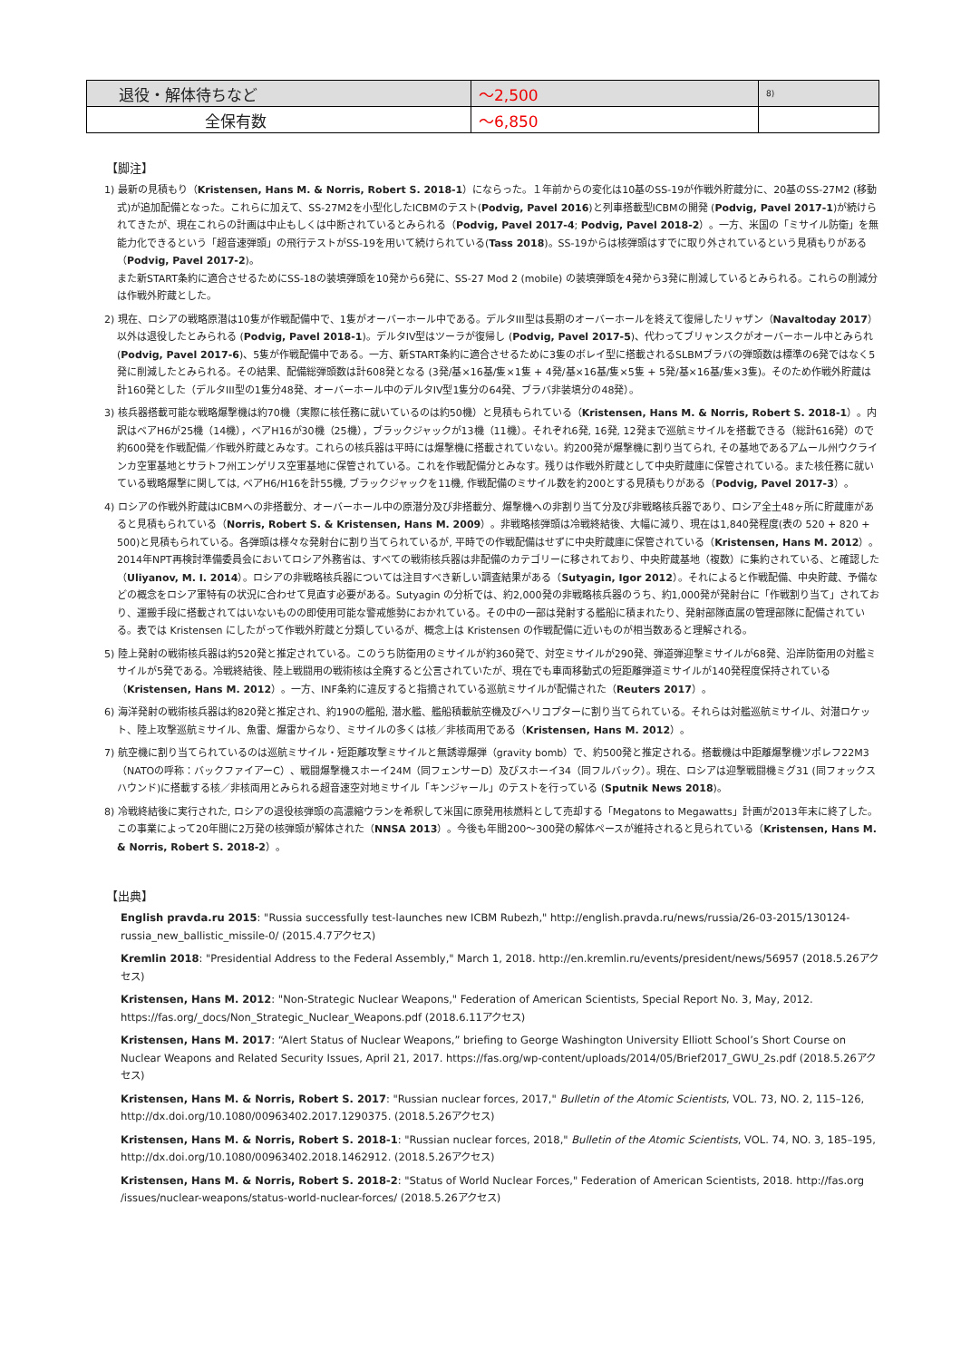| 退役・解体待ちなど | ～2,500 | 8) |
| 全保有数 | ～6,850 | |
【脚注】
1) 最新の見積もり（Kristensen, Hans M. & Norris, Robert S. 2018-1）にならった。１年前からの変化は10基のSS-19が作戦外貯蔵分に、20基のSS-27M2 (移動式)が追加配備となった。これらに加えて、SS-27M2を小型化したICBMのテスト(Podvig, Pavel 2016)と列車搭載型ICBMの開発 (Podvig, Pavel 2017-1)が続けられてきたが、現在これらの計画は中止もしくは中断されているとみられる（Podvig, Pavel 2017-4; Podvig, Pavel 2018-2）。一方、米国の「ミサイル防衛」を無能力化できるという「超音速弾頭」の飛行テストがSS-19を用いて続けられている(Tass 2018)。SS-19からは核弾頭はすでに取り外されているという見積もりがある（Podvig, Pavel 2017-2)。
また新START条約に適合させるためにSS-18の装填弾頭を10発から6発に、SS-27 Mod 2 (mobile) の装填弾頭を4発から3発に削減しているとみられる。これらの削減分は作戦外貯蔵とした。
2) 現在、ロシアの戦略原潜は10隻が作戦配備中で、1隻がオーバーホール中である。デルタIII型は長期のオーバーホールを終えて復帰したリャザン（Navaltoday 2017）以外は退役したとみられる (Podvig, Pavel 2018-1)。デルタIV型はツーラが復帰し (Podvig, Pavel 2017-5)、代わってブリャンスクがオーバーホール中とみられ (Podvig, Pavel 2017-6)、5隻が作戦配備中である。一方、新START条約に適合させるために3隻のボレイ型に搭載されるSLBMブラバの弾頭数は標準の6発ではなく5発に削減したとみられる。その結果、配備総弾頭数は計608発となる (3発/基×16基/隻×1隻 + 4発/基×16基/隻×5隻 + 5発/基×16基/隻×3隻)。そのため作戦外貯蔵は計160発とした（デルタIII型の1隻分48発、オーバーホール中のデルタIV型1隻分の64発、ブラバ非装填分の48発）。
3) 核兵器搭載可能な戦略爆撃機は約70機（実際に核任務に就いているのは約50機）と見積もられている（Kristensen, Hans M. & Norris, Robert S. 2018-1）。内訳はベアH6が25機（14機），ベアH16が30機（25機），ブラックジャックが13機（11機）。それぞれ6発, 16発, 12発まで巡航ミサイルを搭載できる（総計616発）ので約600発を作戦配備／作戦外貯蔵とみなす。これらの核兵器は平時には爆撃機に搭載されていない。約200発が爆撃機に割り当てられ, その基地であるアムール州ウクラインカ空軍基地とサラトフ州エンゲリス空軍基地に保管されている。これを作戦配備分とみなす。残りは作戦外貯蔵として中央貯蔵庫に保管されている。また核任務に就いている戦略爆撃に関しては, ベアH6/H16を計55機, ブラックジャックを11機, 作戦配備のミサイル数を約200とする見積もりがある（Podvig, Pavel 2017-3）。
4) ロシアの作戦外貯蔵はICBMへの非搭載分、オーバーホール中の原潜分及び非搭載分、爆撃機への非割り当て分及び非戦略核兵器であり、ロシア全土48ヶ所に貯蔵庫があると見積もられている（Norris, Robert S. & Kristensen, Hans M. 2009）。非戦略核弾頭は冷戦終結後、大幅に減り、現在は1,840発程度(表の 520 + 820 + 500)と見積もられている。各弾頭は様々な発射台に割り当てられているが, 平時での作戦配備はせずに中央貯蔵庫に保管されている（Kristensen, Hans M. 2012）。2014年NPT再検討準備委員会においてロシア外務省は、すべての戦術核兵器は非配備のカテゴリーに移されており、中央貯蔵基地（複数）に集約されている、と確認した（Uliyanov, M. I. 2014）。ロシアの非戦略核兵器については注目すべき新しい調査結果がある（Sutyagin, Igor 2012）。それによると作戦配備、中央貯蔵、予備などの概念をロシア軍特有の状況に合わせて見直す必要がある。Sutyagin の分析では、約2,000発の非戦略核兵器のうち、約1,000発が発射台に「作戦割り当て」されており、運搬手段に搭載されてはいないものの即使用可能な警戒態勢におかれている。その中の一部は発射する艦船に積まれたり、発射部隊直属の管理部隊に配備されている。表では Kristensen にしたがって作戦外貯蔵と分類しているが、概念上は Kristensen の作戦配備に近いものが相当数あると理解される。
5) 陸上発射の戦術核兵器は約520発と推定されている。このうち防衛用のミサイルが約360発で、対空ミサイルが290発、弾道弾迎撃ミサイルが68発、沿岸防衛用の対艦ミサイルが5発である。冷戦終結後、陸上戦闘用の戦術核は全廃すると公言されていたが、現在でも車両移動式の短距離弾道ミサイルが140発程度保持されている（Kristensen, Hans M. 2012）。一方、INF条約に違反すると指摘されている巡航ミサイルが配備された（Reuters 2017）。
6) 海洋発射の戦術核兵器は約820発と推定され、約190の艦船, 潜水艦、艦船積載航空機及びヘリコプターに割り当てられている。それらは対艦巡航ミサイル、対潜ロケット、陸上攻撃巡航ミサイル、魚雷、爆雷からなり、ミサイルの多くは核／非核両用である（Kristensen, Hans M. 2012）。
7) 航空機に割り当てられているのは巡航ミサイル・短距離攻撃ミサイルと無誘導爆弾（gravity bomb）で、約500発と推定される。搭載機は中距離爆撃機ツポレフ22M3（NATOの呼称：バックファイアーC）、戦闘爆撃機スホーイ24M（同フェンサーD）及びスホーイ34（同フルバック）。現在、ロシアは迎撃戦闘機ミグ31 (同フォックスハウンド)に搭載する核／非核両用とみられる超音速空対地ミサイル「キンジャール」のテストを行っている (Sputnik News 2018)。
8) 冷戦終結後に実行された, ロシアの退役核弾頭の高濃縮ウランを希釈して米国に原発用核燃料として売却する「Megatons to Megawatts」計画が2013年末に終了した。この事業によって20年間に2万発の核弾頭が解体された（NNSA 2013）。今後も年間200〜300発の解体ペースが維持されると見られている（Kristensen, Hans M. & Norris, Robert S. 2018-2）。
【出典】
English pravda.ru 2015: "Russia successfully test-launches new ICBM Rubezh," http://english.pravda.ru/news/russia/26-03-2015/130124-russia_new_ballistic_missile-0/ (2015.4.7アクセス)
Kremlin 2018: "Presidential Address to the Federal Assembly," March 1, 2018. http://en.kremlin.ru/events/president/news/56957 (2018.5.26アクセス)
Kristensen, Hans M. 2012: "Non-Strategic Nuclear Weapons," Federation of American Scientists, Special Report No. 3, May, 2012. https://fas.org/_docs/Non_Strategic_Nuclear_Weapons.pdf (2018.6.11アクセス)
Kristensen, Hans M. 2017: “Alert Status of Nuclear Weapons,” briefing to George Washington University Elliott School’s Short Course on Nuclear Weapons and Related Security Issues, April 21, 2017. https://fas.org/wp-content/uploads/2014/05/Brief2017_GWU_2s.pdf (2018.5.26アクセス)
Kristensen, Hans M. & Norris, Robert S. 2017: "Russian nuclear forces, 2017," Bulletin of the Atomic Scientists, VOL. 73, NO. 2, 115–126, http://dx.doi.org/10.1080/00963402.2017.1290375. (2018.5.26アクセス)
Kristensen, Hans M. & Norris, Robert S. 2018-1: "Russian nuclear forces, 2018," Bulletin of the Atomic Scientists, VOL. 74, NO. 3, 185–195, http://dx.doi.org/10.1080/00963402.2018.1462912. (2018.5.26アクセス)
Kristensen, Hans M. & Norris, Robert S. 2018-2: "Status of World Nuclear Forces," Federation of American Scientists, 2018. http://fas.org /issues/nuclear-weapons/status-world-nuclear-forces/ (2018.5.26アクセス)